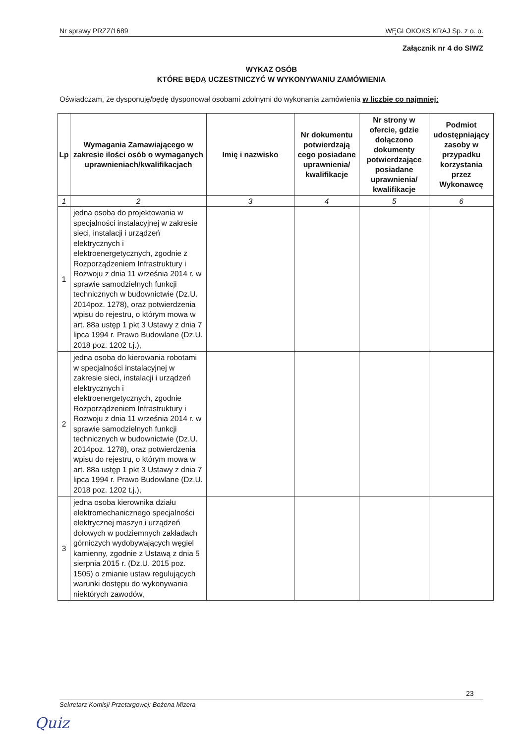Nr sprawy PRZZ/1689 WĘGLOKOKS KRAJ Sp. z o. o.
Załącznik nr 4 do SIWZ
WYKAZ OSÓB
KTÓRE BĘDĄ UCZESTNICZYĆ W WYKONYWANIU ZAMÓWIENIA
Oświadczam, że dysponuję/będę dysponował osobami zdolnymi do wykonania zamówienia w liczbie co najmniej:
| Lp | Wymagania Zamawiającego w zakresie ilości osób o wymaganych uprawnieniach/kwalifikacjach | Imię i nazwisko | Nr dokumentu potwierdzają cego posiadane uprawnienia/ kwalifikacje | Nr strony w ofercie, gdzie dołączono dokumenty potwierdzające posiadane uprawnienia/ kwalifikacje | Podmiot udostępniający zasoby w przypadku korzystania przez Wykonawcę |
| --- | --- | --- | --- | --- | --- |
| 1 | 2 | 3 | 4 | 5 | 6 |
| 1 | jedna osoba do projektowania w specjalności instalacyjnej w zakresie sieci, instalacji i urządzeń elektrycznych i elektroenergetycznych, zgodnie z Rozporządzeniem Infrastruktury i Rozwoju z dnia 11 września 2014 r. w sprawie samodzielnych funkcji technicznych w budownictwie (Dz.U. 2014poz. 1278), oraz potwierdzenia wpisu do rejestru, o którym mowa w art. 88a ustęp 1 pkt 3 Ustawy z dnia 7 lipca 1994 r. Prawo Budowlane (Dz.U. 2018 poz. 1202 t.j.), | | | | |
| 2 | jedna osoba do kierowania robotami w specjalności instalacyjnej w zakresie sieci, instalacji i urządzeń elektrycznych i elektroenergetycznych, zgodnie Rozporządzeniem Infrastruktury i Rozwoju z dnia 11 września 2014 r. w sprawie samodzielnych funkcji technicznych w budownictwie (Dz.U. 2014poz. 1278), oraz potwierdzenia wpisu do rejestru, o którym mowa w art. 88a ustęp 1 pkt 3 Ustawy z dnia 7 lipca 1994 r. Prawo Budowlane (Dz.U. 2018 poz. 1202 t.j.), | | | | |
| 3 | jedna osoba kierownika działu elektromechanicznego specjalności elektrycznej maszyn i urządzeń dołowych w podziemnych zakładach górniczych wydobywających węgiel kamienny, zgodnie z Ustawą z dnia 5 sierpnia 2015 r. (Dz.U. 2015 poz. 1505) o zmianie ustaw regulujących warunki dostępu do wykonywania niektórych zawodów, | | | | |
23
Sekretarz Komisji Przetargowej: Bożena Mizera
Quiz